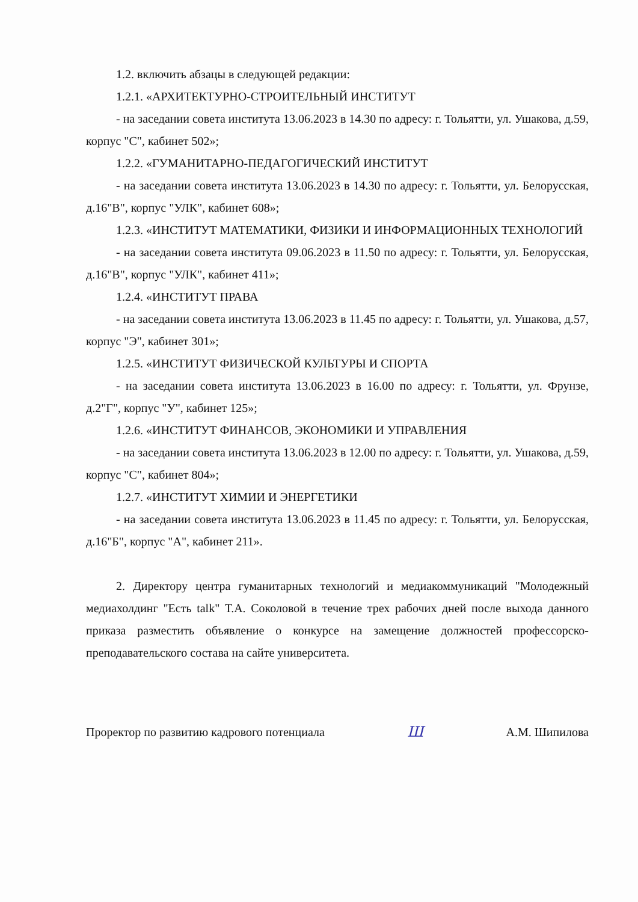1.2. включить абзацы в следующей редакции:
1.2.1. «АРХИТЕКТУРНО-СТРОИТЕЛЬНЫЙ ИНСТИТУТ
- на заседании совета института 13.06.2023 в 14.30 по адресу: г. Тольятти, ул. Ушакова, д.59, корпус "С", кабинет 502»;
1.2.2. «ГУМАНИТАРНО-ПЕДАГОГИЧЕСКИЙ ИНСТИТУТ
- на заседании совета института 13.06.2023 в 14.30 по адресу: г. Тольятти, ул. Белорусская, д.16"В", корпус "УЛК", кабинет 608»;
1.2.3. «ИНСТИТУТ МАТЕМАТИКИ, ФИЗИКИ И ИНФОРМАЦИОННЫХ ТЕХНОЛОГИЙ
- на заседании совета института 09.06.2023 в 11.50 по адресу: г. Тольятти, ул. Белорусская, д.16"В", корпус "УЛК", кабинет 411»;
1.2.4. «ИНСТИТУТ ПРАВА
- на заседании совета института 13.06.2023 в 11.45 по адресу: г. Тольятти, ул. Ушакова, д.57, корпус "Э", кабинет 301»;
1.2.5. «ИНСТИТУТ ФИЗИЧЕСКОЙ КУЛЬТУРЫ И СПОРТА
- на заседании совета института 13.06.2023 в 16.00 по адресу: г. Тольятти, ул. Фрунзе, д.2"Г", корпус "У", кабинет 125»;
1.2.6. «ИНСТИТУТ ФИНАНСОВ, ЭКОНОМИКИ И УПРАВЛЕНИЯ
- на заседании совета института 13.06.2023 в 12.00 по адресу: г. Тольятти, ул. Ушакова, д.59, корпус "С", кабинет 804»;
1.2.7. «ИНСТИТУТ ХИМИИ И ЭНЕРГЕТИКИ
- на заседании совета института 13.06.2023 в 11.45 по адресу: г. Тольятти, ул. Белорусская, д.16"Б", корпус "А", кабинет 211».
2. Директору центра гуманитарных технологий и медиакоммуникаций "Молодежный медиахолдинг "Есть talk" Т.А. Соколовой в течение трех рабочих дней после выхода данного приказа разместить объявление о конкурсе на замещение должностей профессорско-преподавательского состава на сайте университета.
Проректор по развитию кадрового потенциала Ш А.М. Шипилова